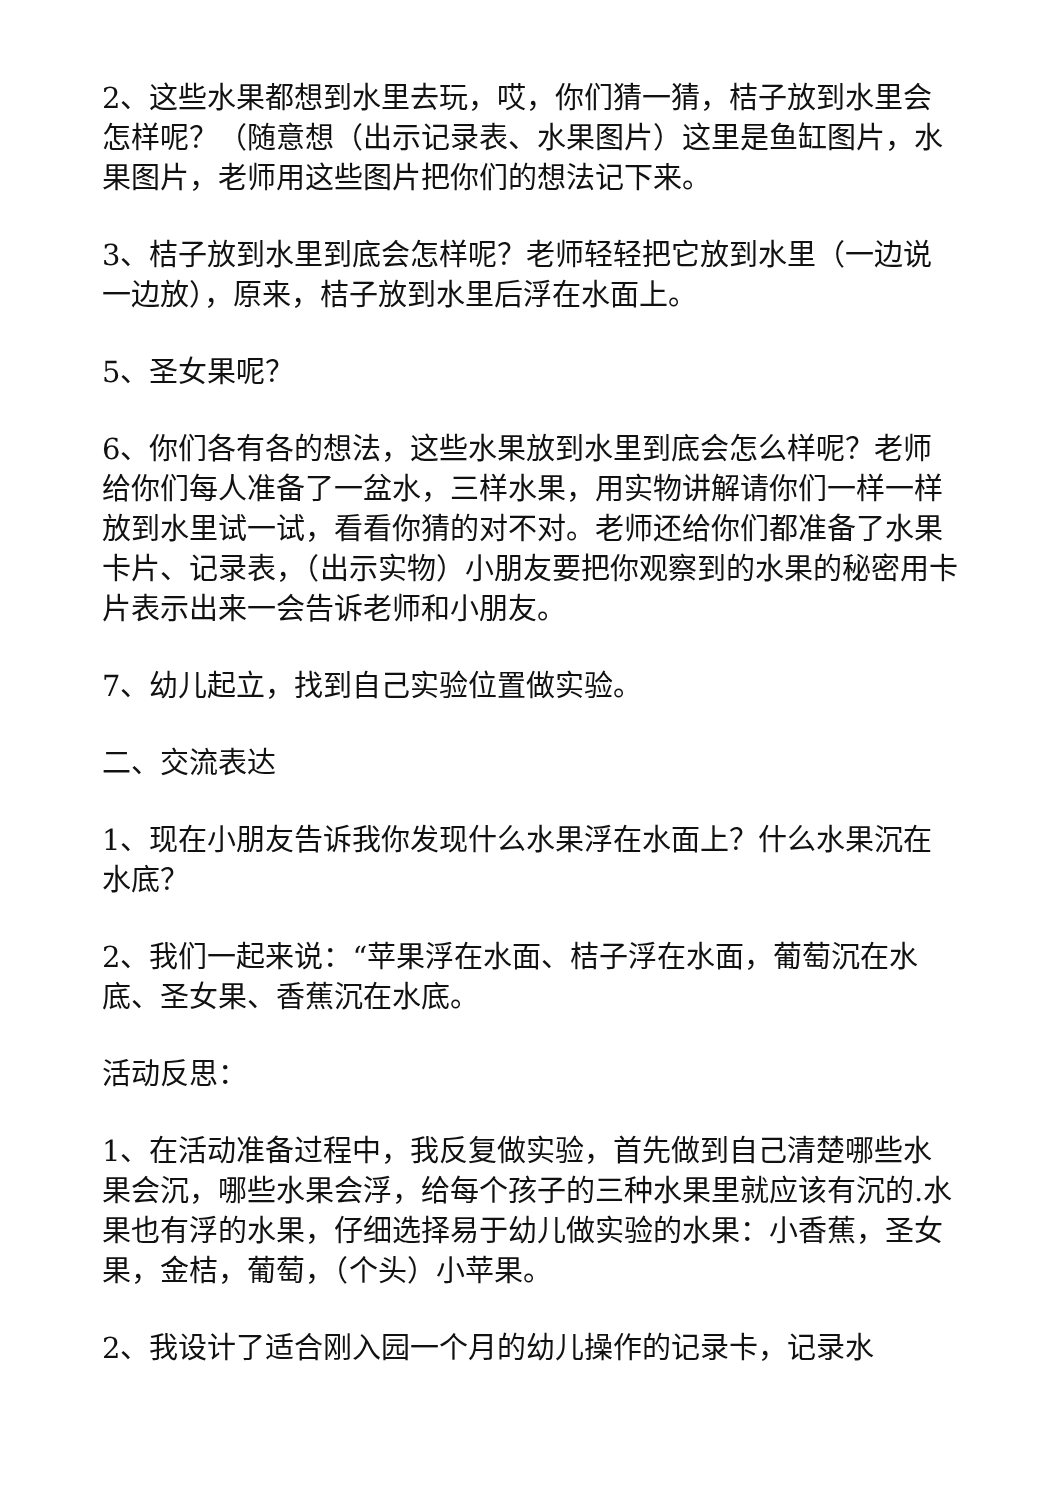2、这些水果都想到水里去玩，哎，你们猜一猜，桔子放到水里会怎样呢？（随意想（出示记录表、水果图片）这里是鱼缸图片，水果图片，老师用这些图片把你们的想法记下来。
3、桔子放到水里到底会怎样呢？老师轻轻把它放到水里（一边说一边放），原来，桔子放到水里后浮在水面上。
5、圣女果呢？
6、你们各有各的想法，这些水果放到水里到底会怎么样呢？老师给你们每人准备了一盆水，三样水果，用实物讲解请你们一样一样放到水里试一试，看看你猜的对不对。老师还给你们都准备了水果卡片、记录表，（出示实物）小朋友要把你观察到的水果的秘密用卡片表示出来一会告诉老师和小朋友。
7、幼儿起立，找到自己实验位置做实验。
二、交流表达
1、现在小朋友告诉我你发现什么水果浮在水面上？什么水果沉在水底？
2、我们一起来说：“苹果浮在水面、桔子浮在水面，葡萄沉在水底、圣女果、香蕉沉在水底。
活动反思：
1、在活动准备过程中，我反复做实验，首先做到自己清楚哪些水果会沉，哪些水果会浮，给每个孩子的三种水果里就应该有沉的.水果也有浮的水果，仔细选择易于幼儿做实验的水果：小香蕉，圣女果，金桔，葡萄，（个头）小苹果。
2、我设计了适合刚入园一个月的幼儿操作的记录卡，记录水